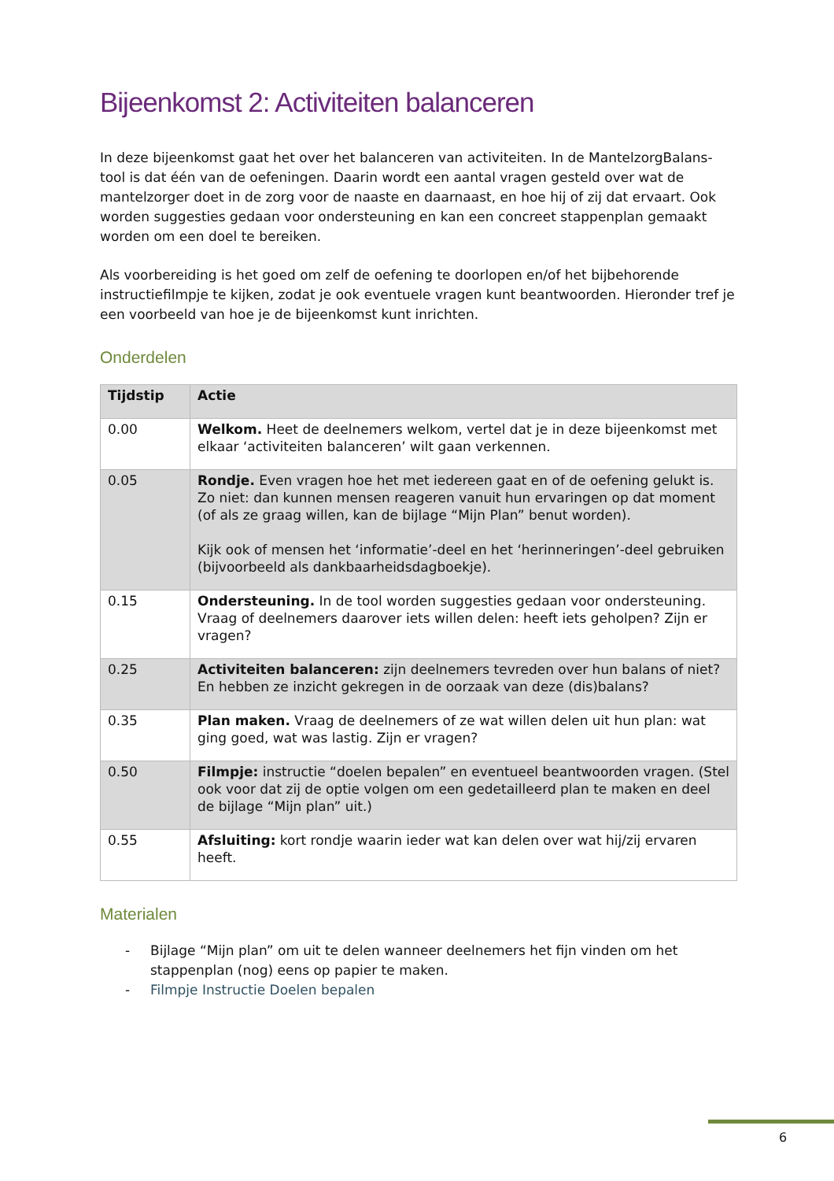Bijeenkomst 2: Activiteiten balanceren
In deze bijeenkomst gaat het over het balanceren van activiteiten. In de MantelzorgBalans-tool is dat één van de oefeningen. Daarin wordt een aantal vragen gesteld over wat de mantelzorger doet in de zorg voor de naaste en daarnaast, en hoe hij of zij dat ervaart. Ook worden suggesties gedaan voor ondersteuning en kan een concreet stappenplan gemaakt worden om een doel te bereiken.
Als voorbereiding is het goed om zelf de oefening te doorlopen en/of het bijbehorende instructiefilmpje te kijken, zodat je ook eventuele vragen kunt beantwoorden. Hieronder tref je een voorbeeld van hoe je de bijeenkomst kunt inrichten.
Onderdelen
| Tijdstip | Actie |
| --- | --- |
| 0.00 | Welkom. Heet de deelnemers welkom, vertel dat je in deze bijeenkomst met elkaar ‘activiteiten balanceren’ wilt gaan verkennen. |
| 0.05 | Rondje. Even vragen hoe het met iedereen gaat en of de oefening gelukt is. Zo niet: dan kunnen mensen reageren vanuit hun ervaringen op dat moment (of als ze graag willen, kan de bijlage “Mijn Plan” benut worden). Kijk ook of mensen het ‘informatie’-deel en het ‘herinneringen’-deel gebruiken (bijvoorbeeld als dankbaarheidsdagboekje). |
| 0.15 | Ondersteuning. In de tool worden suggesties gedaan voor ondersteuning. Vraag of deelnemers daarover iets willen delen: heeft iets geholpen? Zijn er vragen? |
| 0.25 | Activiteiten balanceren: zijn deelnemers tevreden over hun balans of niet? En hebben ze inzicht gekregen in de oorzaak van deze (dis)balans? |
| 0.35 | Plan maken. Vraag de deelnemers of ze wat willen delen uit hun plan: wat ging goed, wat was lastig. Zijn er vragen? |
| 0.50 | Filmpje: instructie “doelen bepalen” en eventueel beantwoorden vragen. (Stel ook voor dat zij de optie volgen om een gedetailleerd plan te maken en deel de bijlage “Mijn plan” uit.) |
| 0.55 | Afsluiting: kort rondje waarin ieder wat kan delen over wat hij/zij ervaren heeft. |
Materialen
- Bijlage “Mijn plan” om uit te delen wanneer deelnemers het fijn vinden om het stappenplan (nog) eens op papier te maken.
- Filmpje Instructie Doelen bepalen
6